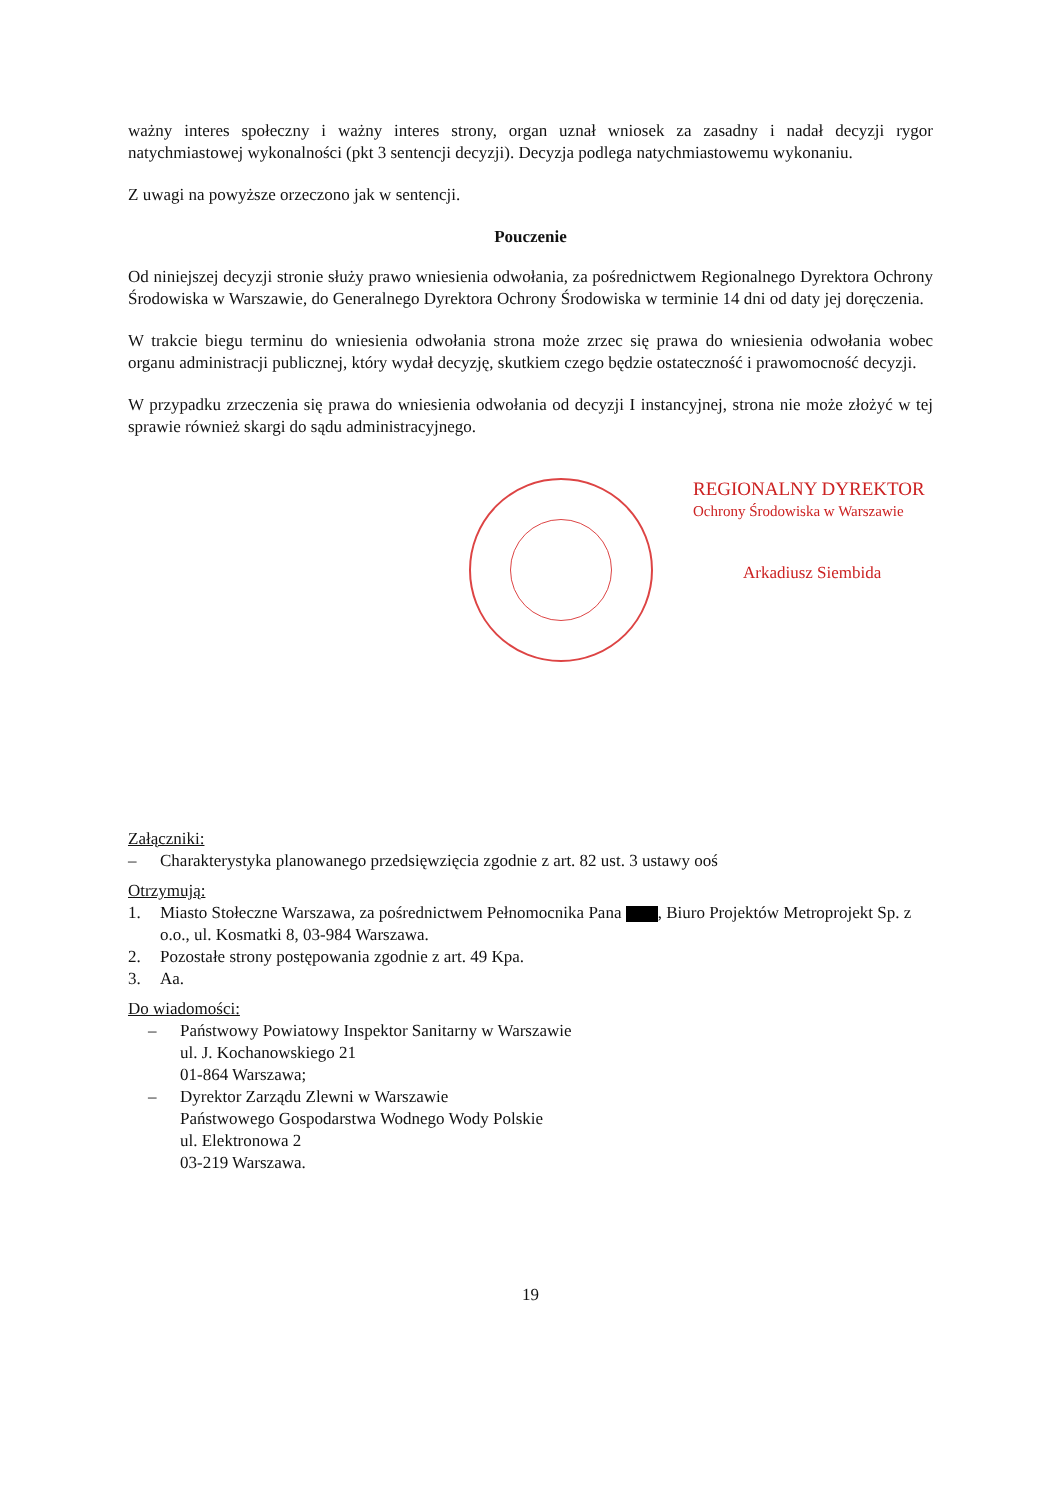ważny interes społeczny i ważny interes strony, organ uznał wniosek za zasadny i nadał decyzji rygor natychmiastowej wykonalności (pkt 3 sentencji decyzji). Decyzja podlega natychmiastowemu wykonaniu.
Z uwagi na powyższe orzeczono jak w sentencji.
Pouczenie
Od niniejszej decyzji stronie służy prawo wniesienia odwołania, za pośrednictwem Regionalnego Dyrektora Ochrony Środowiska w Warszawie, do Generalnego Dyrektora Ochrony Środowiska w terminie 14 dni od daty jej doręczenia.
W trakcie biegu terminu do wniesienia odwołania strona może zrzec się prawa do wniesienia odwołania wobec organu administracji publicznej, który wydał decyzję, skutkiem czego będzie ostateczność i prawomocność decyzji.
W przypadku zrzeczenia się prawa do wniesienia odwołania od decyzji I instancyjnej, strona nie może złożyć w tej sprawie również skargi do sądu administracyjnego.
REGIONALNY DYREKTOR
Ochrony Środowiska w Warszawie
Arkadiusz Siembida
Załączniki:
– Charakterystyka planowanego przedsięwzięcia zgodnie z art. 82 ust. 3 ustawy ooś
Otrzymują:
1. Miasto Stołeczne Warszawa, za pośrednictwem Pełnomocnika Pana , Biuro Projektów Metroprojekt Sp. z o.o., ul. Kosmatki 8, 03-984 Warszawa.
2. Pozostałe strony postępowania zgodnie z art. 49 Kpa.
3. Aa.
Do wiadomości:
– Państwowy Powiatowy Inspektor Sanitarny w Warszawie
ul. J. Kochanowskiego 21
01-864 Warszawa;
– Dyrektor Zarządu Zlewni w Warszawie
Państwowego Gospodarstwa Wodnego Wody Polskie
ul. Elektronowa 2
03-219 Warszawa.
19